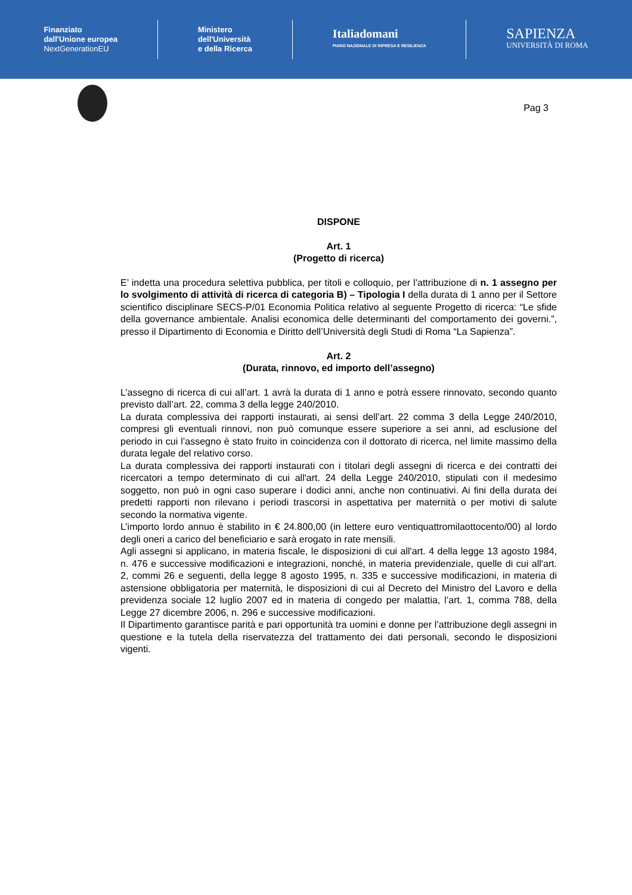Finanziato
dall'Unione europea
NextGenerationEU
Ministero
dell'Università
e della Ricerca
Italiadomani
PIANO NAZIONALE DI RIPRESA E RESILIENZA
SAPIENZA
UNIVERSITÀ DI ROMA
Pag 3
DISPONE
Art. 1
(Progetto di ricerca)
E’ indetta una procedura selettiva pubblica, per titoli e colloquio, per l'attribuzione di n. 1 assegno per lo svolgimento di attività di ricerca di categoria B) – Tipologia I della durata di 1 anno per il Settore scientifico disciplinare SECS-P/01 Economia Politica relativo al seguente Progetto di ricerca: “Le sfide della governance ambientale. Analisi economica delle determinanti del comportamento dei governi.”, presso il Dipartimento di Economia e Diritto dell’Università degli Studi di Roma “La Sapienza”.
Art. 2
(Durata, rinnovo, ed importo dell’assegno)
L’assegno di ricerca di cui all’art. 1 avrà la durata di 1 anno e potrà essere rinnovato, secondo quanto previsto dall’art. 22, comma 3 della legge 240/2010.
La durata complessiva dei rapporti instaurati, ai sensi dell’art. 22 comma 3 della Legge 240/2010, compresi gli eventuali rinnovi, non può comunque essere superiore a sei anni, ad esclusione del periodo in cui l’assegno è stato fruito in coincidenza con il dottorato di ricerca, nel limite massimo della durata legale del relativo corso.
La durata complessiva dei rapporti instaurati con i titolari degli assegni di ricerca e dei contratti dei ricercatori a tempo determinato di cui all'art. 24 della Legge 240/2010, stipulati con il medesimo soggetto, non può in ogni caso superare i dodici anni, anche non continuativi. Ai fini della durata dei predetti rapporti non rilevano i periodi trascorsi in aspettativa per maternità o per motivi di salute secondo la normativa vigente.
L’importo lordo annuo è stabilito in € 24.800,00 (in lettere euro ventiquattromilaottocento/00) al lordo degli oneri a carico del beneficiario e sarà erogato in rate mensili.
Agli assegni si applicano, in materia fiscale, le disposizioni di cui all'art. 4 della legge 13 agosto 1984, n. 476 e successive modificazioni e integrazioni, nonché, in materia previdenziale, quelle di cui all'art. 2, commi 26 e seguenti, della legge 8 agosto 1995, n. 335 e successive modificazioni, in materia di astensione obbligatoria per maternità, le disposizioni di cui al Decreto del Ministro del Lavoro e della previdenza sociale 12 luglio 2007 ed in materia di congedo per malattia, l’art. 1, comma 788, della Legge 27 dicembre 2006, n. 296 e successive modificazioni.
Il Dipartimento garantisce parità e pari opportunità tra uomini e donne per l’attribuzione degli assegni in questione e la tutela della riservatezza del trattamento dei dati personali, secondo le disposizioni vigenti.